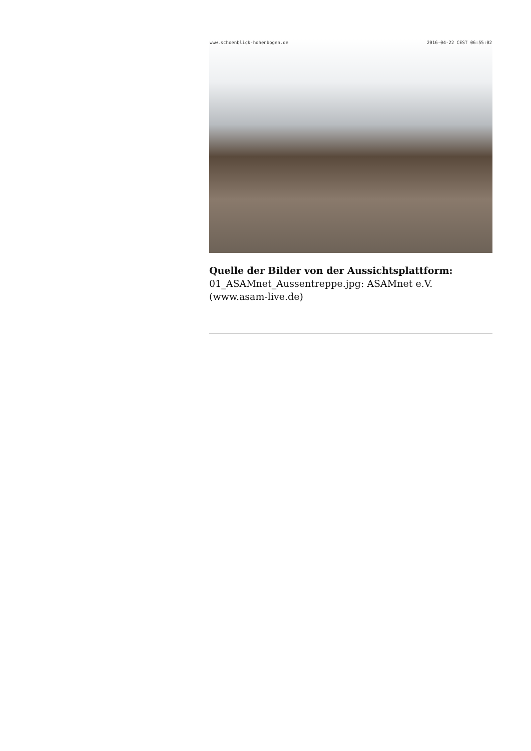www.schoenblick-hohenbogen.de 2016-04-22 CEST 06:55:02
Quelle der Bilder von der Aussichtsplattform:
01_ASAMnet_Aussentreppe.jpg: ASAMnet e.V.
(www.asam-live.de)